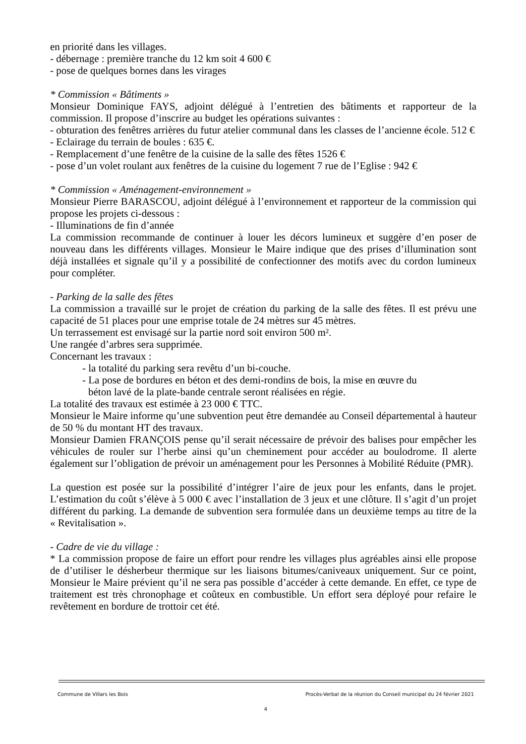en priorité dans les villages.
- débernage : première tranche du 12 km soit 4 600 €
- pose de quelques bornes dans les virages
* Commission « Bâtiments »
Monsieur Dominique FAYS, adjoint délégué à l’entretien des bâtiments et rapporteur de la commission. Il propose d’inscrire au budget les opérations suivantes :
- obturation des fenêtres arrières du futur atelier communal dans les classes de l’ancienne école. 512 €
- Eclairage du terrain de boules : 635 €.
- Remplacement d’une fenêtre de la cuisine de la salle des fêtes 1526 €
- pose d’un volet roulant aux fenêtres de la cuisine du logement 7 rue de l’Eglise : 942 €
* Commission « Aménagement-environnement »
Monsieur Pierre BARASCOU, adjoint délégué à l’environnement et rapporteur de la commission qui propose les projets ci-dessous :
- Illuminations de fin d’année
La commission recommande de continuer à louer les décors lumineux et suggère d’en poser de nouveau dans les différents villages. Monsieur le Maire indique que des prises d’illumination sont déjà installées et signale qu’il y a possibilité de confectionner des motifs avec du cordon lumineux pour compléter.
- Parking de la salle des fêtes
La commission a travaillé sur le projet de création du parking de la salle des fêtes. Il est prévu une capacité de 51 places pour une emprise totale de 24 mètres sur 45 mètres.
Un terrassement est envisagé sur la partie nord soit environ 500 m².
Une rangée d’arbres sera supprimée.
Concernant les travaux :
- la totalité du parking sera revêtu d’un bi-couche.
- La pose de bordures en béton et des demi-rondins de bois, la mise en œuvre du
béton lavé de la plate-bande centrale seront réalisées en régie.
La totalité des travaux est estimée à 23 000 € TTC.
Monsieur le Maire informe qu’une subvention peut être demandée au Conseil départemental à hauteur de 50 % du montant HT des travaux.
Monsieur Damien FRANÇOIS pense qu’il serait nécessaire de prévoir des balises pour empêcher les véhicules de rouler sur l’herbe ainsi qu’un cheminement pour accéder au boulodrome. Il alerte également sur l’obligation de prévoir un aménagement pour les Personnes à Mobilité Réduite (PMR).
La question est posée sur la possibilité d’intégrer l’aire de jeux pour les enfants, dans le projet. L’estimation du coût s’élève à 5 000 € avec l’installation de 3 jeux et une clôture. Il s’agit d’un projet différent du parking. La demande de subvention sera formulée dans un deuxième temps au titre de la « Revitalisation ».
- Cadre de vie du village :
* La commission propose de faire un effort pour rendre les villages plus agréables ainsi elle propose de d’utiliser le désherbeur thermique sur les liaisons bitumes/caniveaux uniquement. Sur ce point, Monsieur le Maire prévient qu’il ne sera pas possible d’accéder à cette demande. En effet, ce type de traitement est très chronophage et coûteux en combustible. Un effort sera déployé pour refaire le revêtement en bordure de trottoir cet été.
Commune de Villars les Bois Procès-Verbal de la réunion du Conseil municipal du 24 février 2021
4